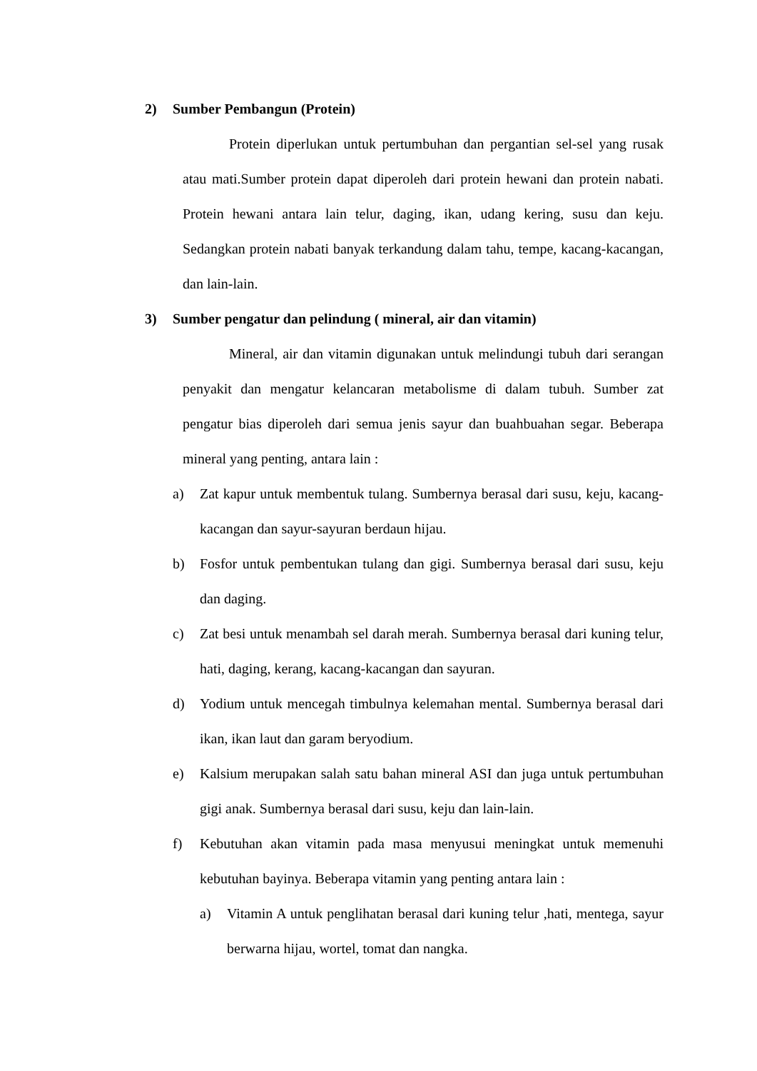2) Sumber Pembangun (Protein)
Protein diperlukan untuk pertumbuhan dan pergantian sel-sel yang rusak atau mati.Sumber protein dapat diperoleh dari protein hewani dan protein nabati. Protein hewani antara lain telur, daging, ikan, udang kering, susu dan keju. Sedangkan protein nabati banyak terkandung dalam tahu, tempe, kacang-kacangan, dan lain-lain.
3) Sumber pengatur dan pelindung ( mineral, air dan vitamin)
Mineral, air dan vitamin digunakan untuk melindungi tubuh dari serangan penyakit dan mengatur kelancaran metabolisme di dalam tubuh. Sumber zat pengatur bias diperoleh dari semua jenis sayur dan buahbuahan segar. Beberapa mineral yang penting, antara lain :
a) Zat kapur untuk membentuk tulang. Sumbernya berasal dari susu, keju, kacang-kacangan dan sayur-sayuran berdaun hijau.
b) Fosfor untuk pembentukan tulang dan gigi. Sumbernya berasal dari susu, keju dan daging.
c) Zat besi untuk menambah sel darah merah. Sumbernya berasal dari kuning telur, hati, daging, kerang, kacang-kacangan dan sayuran.
d) Yodium untuk mencegah timbulnya kelemahan mental. Sumbernya berasal dari ikan, ikan laut dan garam beryodium.
e) Kalsium merupakan salah satu bahan mineral ASI dan juga untuk pertumbuhan gigi anak. Sumbernya berasal dari susu, keju dan lain-lain.
f) Kebutuhan akan vitamin pada masa menyusui meningkat untuk memenuhi kebutuhan bayinya. Beberapa vitamin yang penting antara lain :
a) Vitamin A untuk penglihatan berasal dari kuning telur ,hati, mentega, sayur berwarna hijau, wortel, tomat dan nangka.